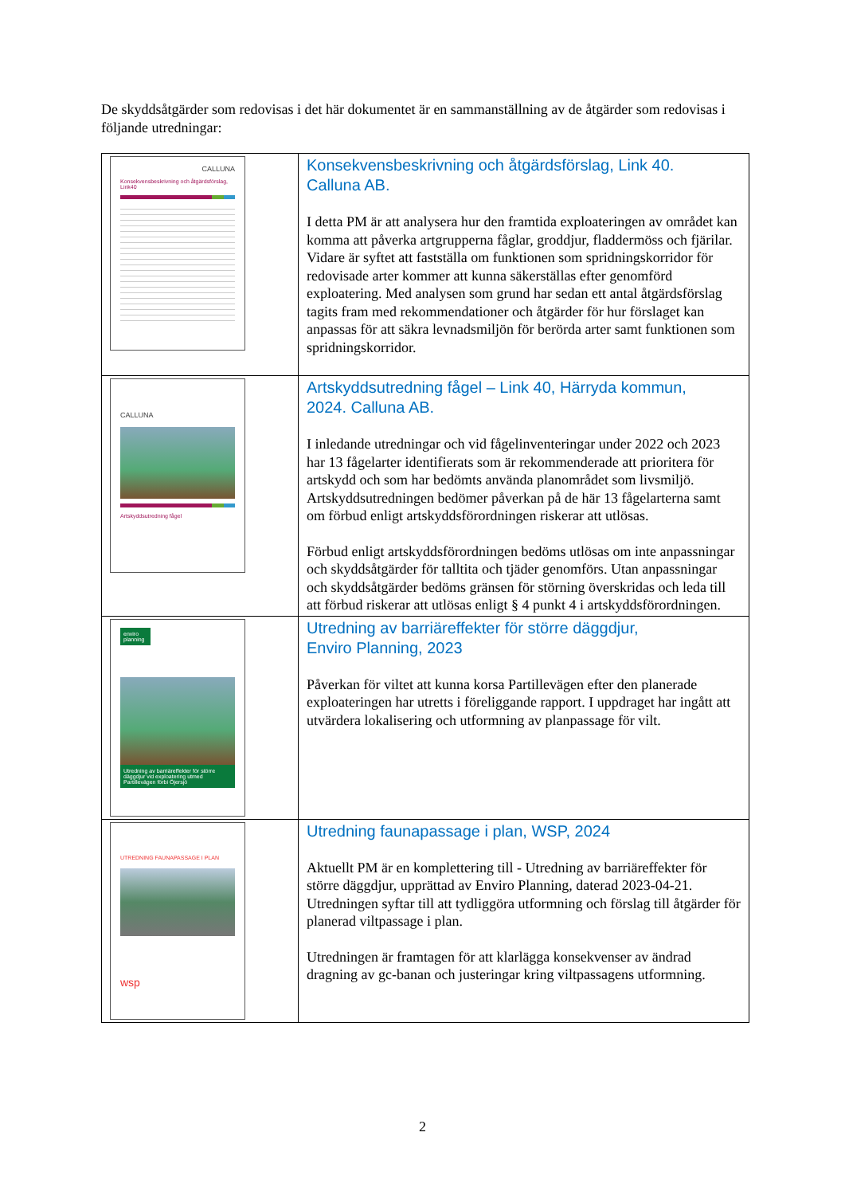De skyddsåtgärder som redovisas i det här dokumentet är en sammanställning av de åtgärder som redovisas i följande utredningar:
| CALLUNA Konsekvensbeskrivning och åtgärdsförslag, Link40 | Konsekvensbeskrivning och åtgärdsförslag, Link 40. Calluna AB. I detta PM är att analysera hur den framtida exploateringen av området kan komma att påverka artgrupperna fåglar, groddjur, fladdermöss och fjärilar. Vidare är syftet att fastställa om funktionen som spridningskorridor för redovisade arter kommer att kunna säkerställas efter genomförd exploatering. Med analysen som grund har sedan ett antal åtgärdsförslag tagits fram med rekommendationer och åtgärder för hur förslaget kan anpassas för att säkra levnadsmiljön för berörda arter samt funktionen som spridningskorridor. |
| CALLUNA Artskyddsutredning fågel | Artskyddsutredning fågel – Link 40, Härryda kommun, 2024. Calluna AB. I inledande utredningar och vid fågelinventeringar under 2022 och 2023 har 13 fågelarter identifierats som är rekommenderade att prioritera för artskydd och som har bedömts använda planområdet som livsmiljö. Artskyddsutredningen bedömer påverkan på de här 13 fågelarterna samt om förbud enligt artskyddsförordningen riskerar att utlösas. Förbud enligt artskyddsförordningen bedöms utlösas om inte anpassningar och skyddsåtgärder för talltita och tjäder genomförs. Utan anpassningar och skyddsåtgärder bedöms gränsen för störning överskridas och leda till att förbud riskerar att utlösas enligt § 4 punkt 4 i artskyddsförordningen. |
| enviro planning Utredning av barriäreffekter för större däggdjur vid exploatering utmed Partillevägen förbi Öjersjö | Utredning av barriäreffekter för större däggdjur, Enviro Planning, 2023 Påverkan för viltet att kunna korsa Partillevägen efter den planerade exploateringen har utretts i föreliggande rapport. I uppdraget har ingått att utvärdera lokalisering och utformning av planpassage för vilt. |
| UTREDNING FAUNAPASSAGE I PLAN wsp | Utredning faunapassage i plan, WSP, 2024 Aktuellt PM är en komplettering till - Utredning av barriäreffekter för större däggdjur, upprättad av Enviro Planning, daterad 2023-04-21. Utredningen syftar till att tydliggöra utformning och förslag till åtgärder för planerad viltpassage i plan. Utredningen är framtagen för att klarlägga konsekvenser av ändrad dragning av gc-banan och justeringar kring viltpassagens utformning. |
2